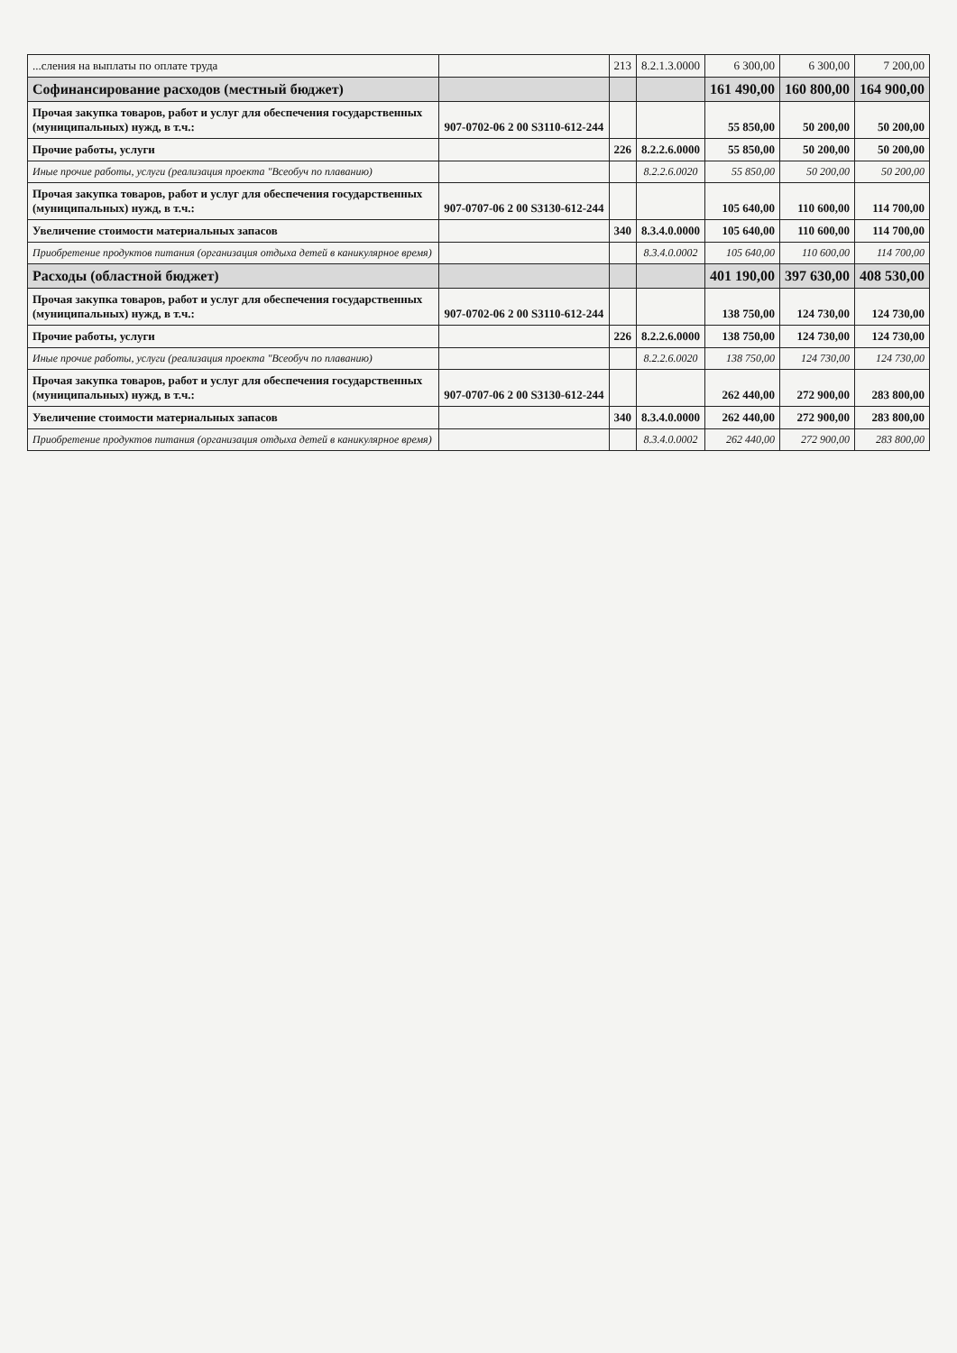| ...сления на выплаты по оплате труда | | 213 | 8.2.1.3.0000 | 6 300,00 | 6 300,00 | 7 200,00 |
| Софинансирование расходов (местный бюджет) | | | | 161 490,00 | 160 800,00 | 164 900,00 |
| Прочая закупка товаров, работ и услуг для обеспечения государственных (муниципальных) нужд, в т.ч.: | 907-0702-06 2 00 S3110-612-244 | | | 55 850,00 | 50 200,00 | 50 200,00 |
| Прочие работы, услуги | | 226 | 8.2.2.6.0000 | 55 850,00 | 50 200,00 | 50 200,00 |
| Иные прочие работы, услуги (реализация проекта "Всеобуч по плаванию) | | | 8.2.2.6.0020 | 55 850,00 | 50 200,00 | 50 200,00 |
| Прочая закупка товаров, работ и услуг для обеспечения государственных (муниципальных) нужд, в т.ч.: | 907-0707-06 2 00 S3130-612-244 | | | 105 640,00 | 110 600,00 | 114 700,00 |
| Увеличение стоимости материальных запасов | | 340 | 8.3.4.0.0000 | 105 640,00 | 110 600,00 | 114 700,00 |
| Приобретение продуктов питания (организация отдыха детей в каникулярное время) | | | 8.3.4.0.0002 | 105 640,00 | 110 600,00 | 114 700,00 |
| Расходы (областной бюджет) | | | | 401 190,00 | 397 630,00 | 408 530,00 |
| Прочая закупка товаров, работ и услуг для обеспечения государственных (муниципальных) нужд, в т.ч.: | 907-0702-06 2 00 S3110-612-244 | | | 138 750,00 | 124 730,00 | 124 730,00 |
| Прочие работы, услуги | | 226 | 8.2.2.6.0000 | 138 750,00 | 124 730,00 | 124 730,00 |
| Иные прочие работы, услуги (реализация проекта "Всеобуч по плаванию) | | | 8.2.2.6.0020 | 138 750,00 | 124 730,00 | 124 730,00 |
| Прочая закупка товаров, работ и услуг для обеспечения государственных (муниципальных) нужд, в т.ч.: | 907-0707-06 2 00 S3130-612-244 | | | 262 440,00 | 272 900,00 | 283 800,00 |
| Увеличение стоимости материальных запасов | | 340 | 8.3.4.0.0000 | 262 440,00 | 272 900,00 | 283 800,00 |
| Приобретение продуктов питания (организация отдыха детей в каникулярное время) | | | 8.3.4.0.0002 | 262 440,00 | 272 900,00 | 283 800,00 |